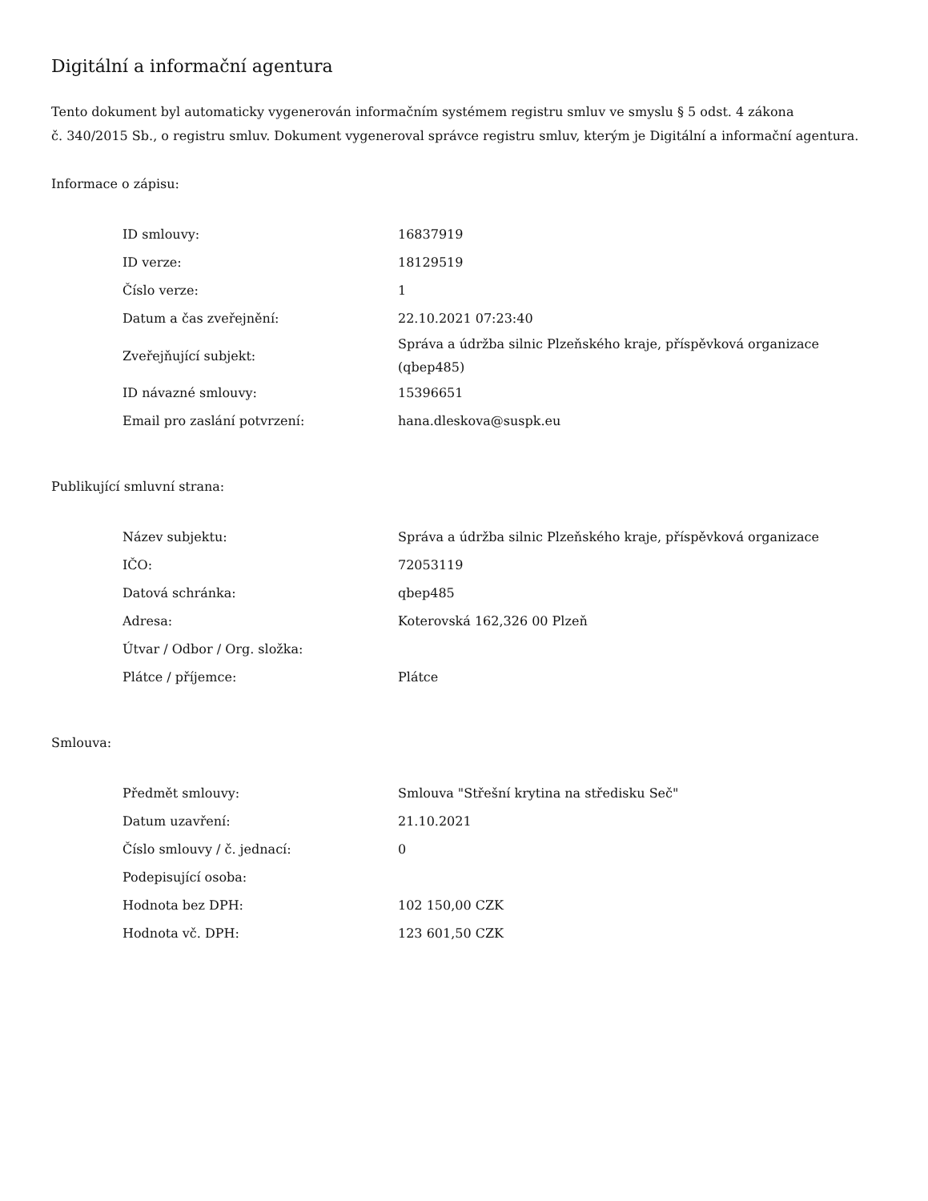Digitální a informační agentura
Tento dokument byl automaticky vygenerován informačním systémem registru smluv ve smyslu § 5 odst. 4 zákona
č. 340/2015 Sb., o registru smluv. Dokument vygeneroval správce registru smluv, kterým je Digitální a informační agentura.
Informace o zápisu:
| ID smlouvy: | 16837919 |
| ID verze: | 18129519 |
| Číslo verze: | 1 |
| Datum a čas zveřejnění: | 22.10.2021 07:23:40 |
| Zveřejňující subjekt: | Správa a údržba silnic Plzeňského kraje, příspěvková organizace (qbep485) |
| ID návazné smlouvy: | 15396651 |
| Email pro zaslání potvrzení: | hana.dleskova@suspk.eu |
Publikující smluvní strana:
| Název subjektu: | Správa a údržba silnic Plzeňského kraje, příspěvková organizace |
| IČO: | 72053119 |
| Datová schránka: | qbep485 |
| Adresa: | Koterovská 162,326 00 Plzeň |
| Útvar / Odbor / Org. složka: | |
| Plátce / příjemce: | Plátce |
Smlouva:
| Předmět smlouvy: | Smlouva "Střešní krytina na středisku Seč" |
| Datum uzavření: | 21.10.2021 |
| Číslo smlouvy / č. jednací: | 0 |
| Podepisující osoba: | |
| Hodnota bez DPH: | 102 150,00 CZK |
| Hodnota vč. DPH: | 123 601,50 CZK |